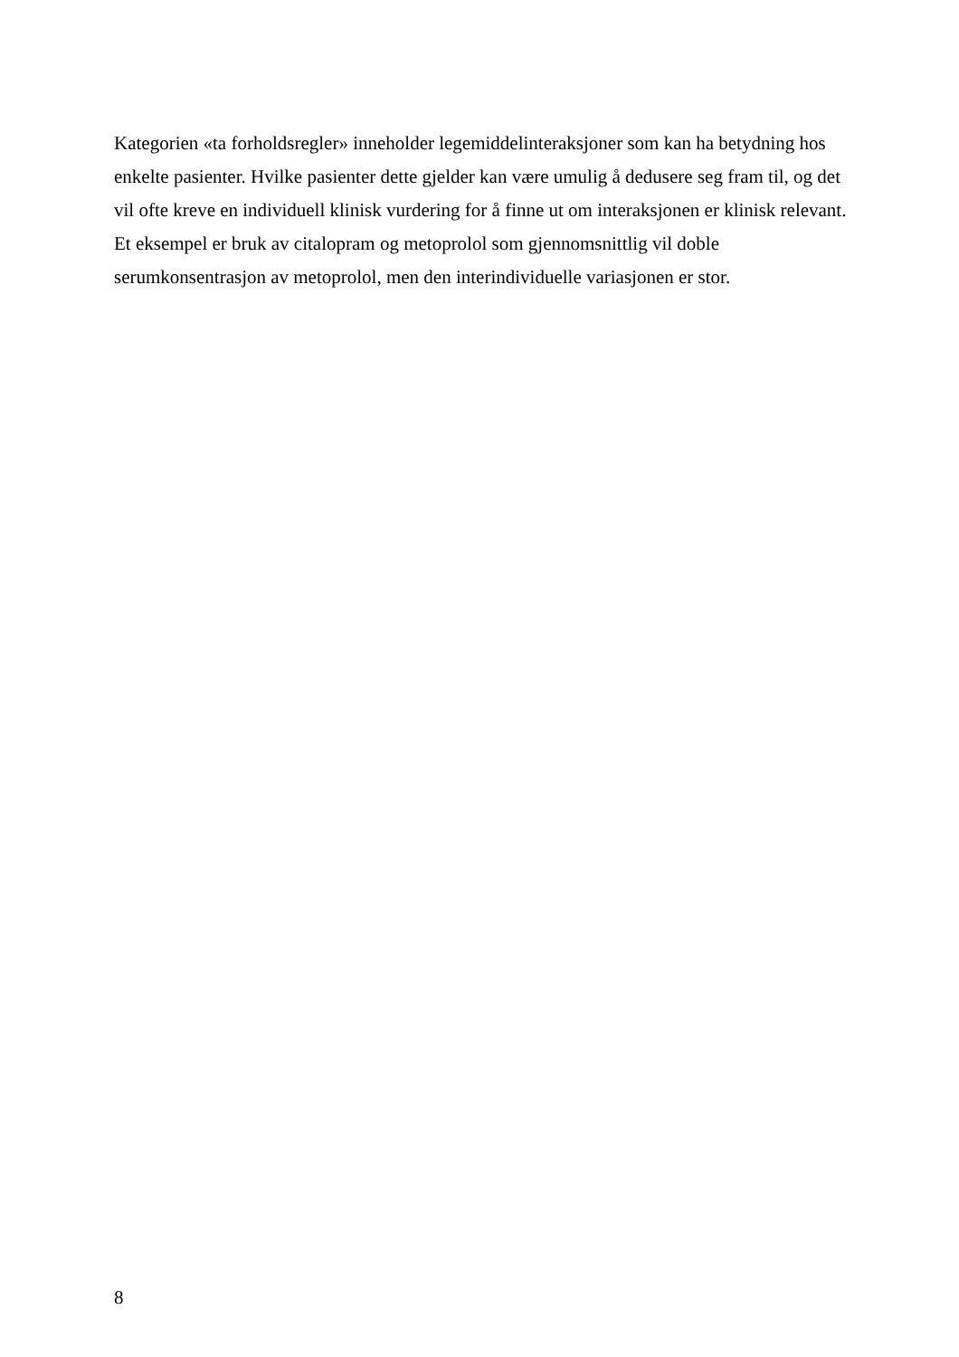Kategorien «ta forholdsregler» inneholder legemiddelinteraksjoner som kan ha betydning hos enkelte pasienter. Hvilke pasienter dette gjelder kan være umulig å dedusere seg fram til, og det vil ofte kreve en individuell klinisk vurdering for å finne ut om interaksjonen er klinisk relevant. Et eksempel er bruk av citalopram og metoprolol som gjennomsnittlig vil doble serumkonsentrasjon av metoprolol, men den interindividuelle variasjonen er stor.
8